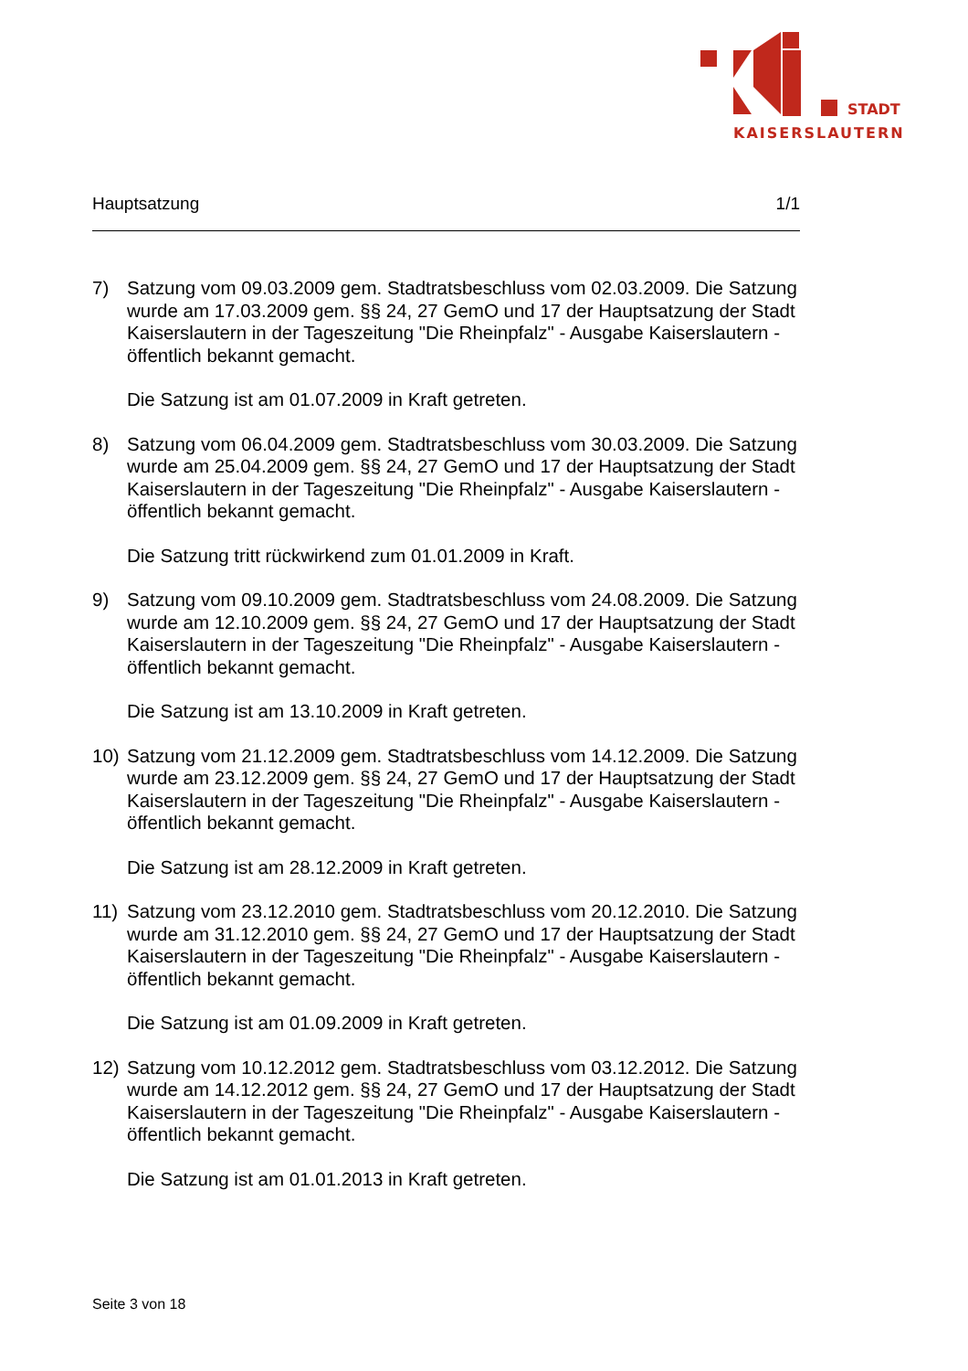STADT
KAISERSLAUTERN
Hauptsatzung 1/1
7) Satzung vom 09.03.2009 gem. Stadtratsbeschluss vom 02.03.2009. Die Satzung wurde am 17.03.2009 gem. §§ 24, 27 GemO und 17 der Hauptsatzung der Stadt Kaiserslautern in der Tageszeitung "Die Rheinpfalz" - Ausgabe Kaiserslautern - öffentlich bekannt gemacht.
Die Satzung ist am 01.07.2009 in Kraft getreten.
8) Satzung vom 06.04.2009 gem. Stadtratsbeschluss vom 30.03.2009. Die Satzung wurde am 25.04.2009 gem. §§ 24, 27 GemO und 17 der Hauptsatzung der Stadt Kaiserslautern in der Tageszeitung "Die Rheinpfalz" - Ausgabe Kaiserslautern - öffentlich bekannt gemacht.
Die Satzung tritt rückwirkend zum 01.01.2009 in Kraft.
9) Satzung vom 09.10.2009 gem. Stadtratsbeschluss vom 24.08.2009. Die Satzung wurde am 12.10.2009 gem. §§ 24, 27 GemO und 17 der Hauptsatzung der Stadt Kaiserslautern in der Tageszeitung "Die Rheinpfalz" - Ausgabe Kaiserslautern - öffentlich bekannt gemacht.
Die Satzung ist am 13.10.2009 in Kraft getreten.
10) Satzung vom 21.12.2009 gem. Stadtratsbeschluss vom 14.12.2009. Die Satzung wurde am 23.12.2009 gem. §§ 24, 27 GemO und 17 der Hauptsatzung der Stadt Kaiserslautern in der Tageszeitung "Die Rheinpfalz" - Ausgabe Kaiserslautern - öffentlich bekannt gemacht.
Die Satzung ist am 28.12.2009 in Kraft getreten.
11) Satzung vom 23.12.2010 gem. Stadtratsbeschluss vom 20.12.2010. Die Satzung wurde am 31.12.2010 gem. §§ 24, 27 GemO und 17 der Hauptsatzung der Stadt Kaiserslautern in der Tageszeitung "Die Rheinpfalz" - Ausgabe Kaiserslautern - öffentlich bekannt gemacht.
Die Satzung ist am 01.09.2009 in Kraft getreten.
12) Satzung vom 10.12.2012 gem. Stadtratsbeschluss vom 03.12.2012. Die Satzung wurde am 14.12.2012 gem. §§ 24, 27 GemO und 17 der Hauptsatzung der Stadt Kaiserslautern in der Tageszeitung "Die Rheinpfalz" - Ausgabe Kaiserslautern - öffentlich bekannt gemacht.
Die Satzung ist am 01.01.2013 in Kraft getreten.
Seite 3 von 18